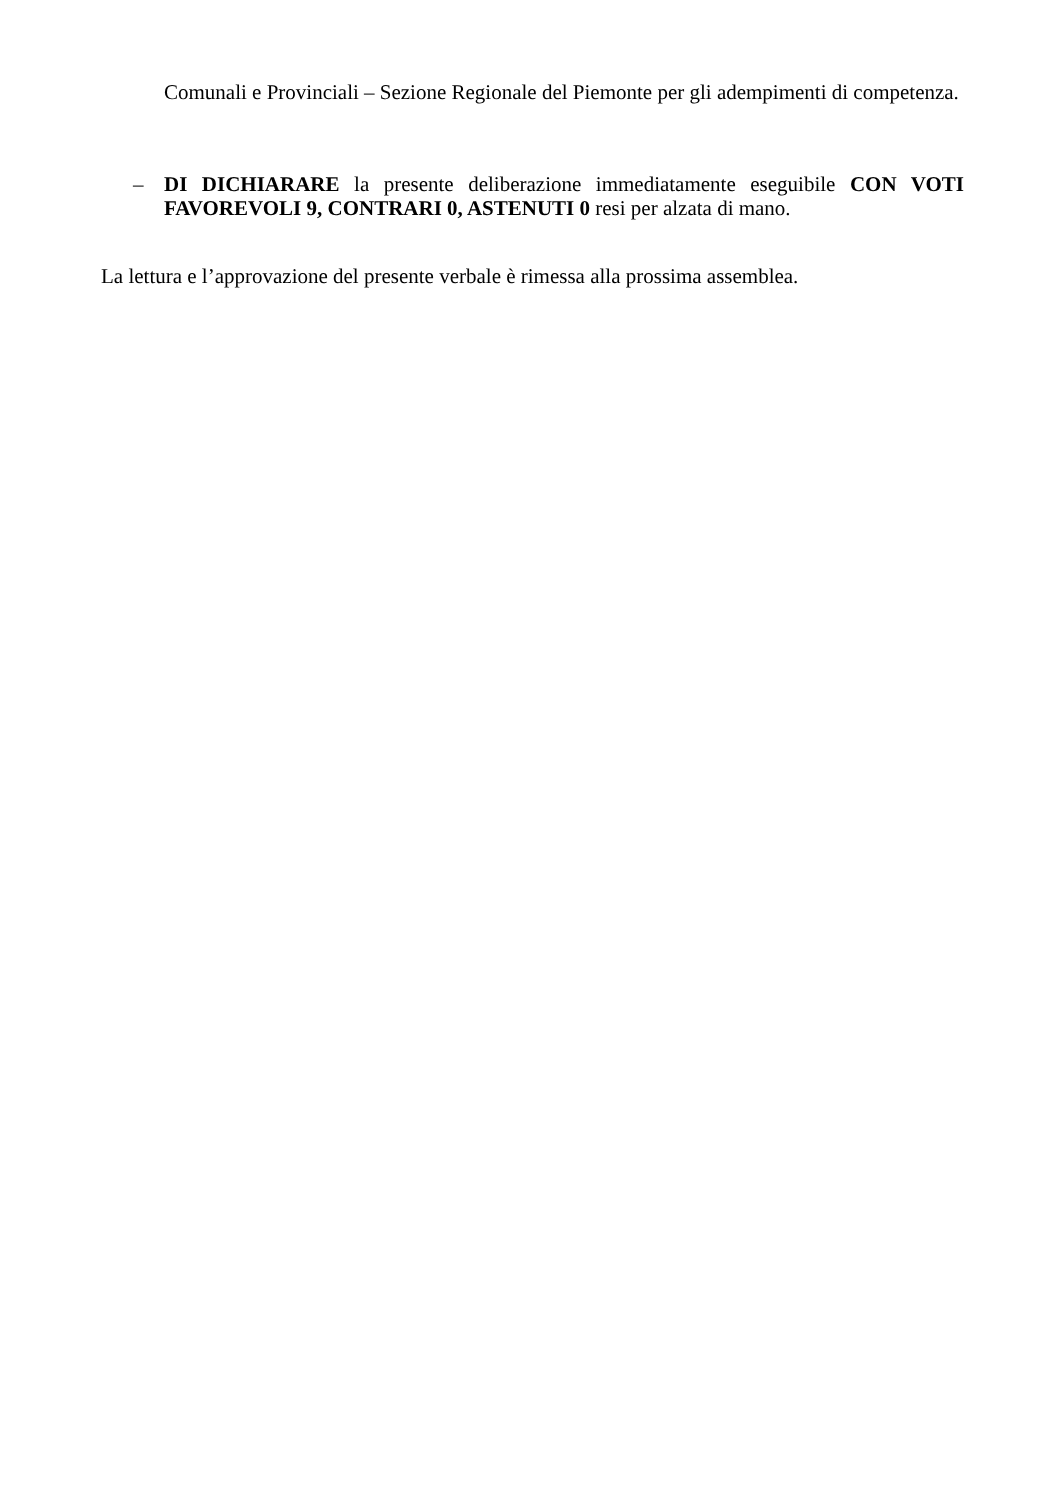Comunali e Provinciali – Sezione Regionale del Piemonte per gli adempimenti di competenza.
–
DI DICHIARARE la presente deliberazione immediatamente eseguibile CON VOTI FAVOREVOLI 9, CONTRARI 0, ASTENUTI 0 resi per alzata di mano.
La lettura e l’approvazione del presente verbale è rimessa alla prossima assemblea.